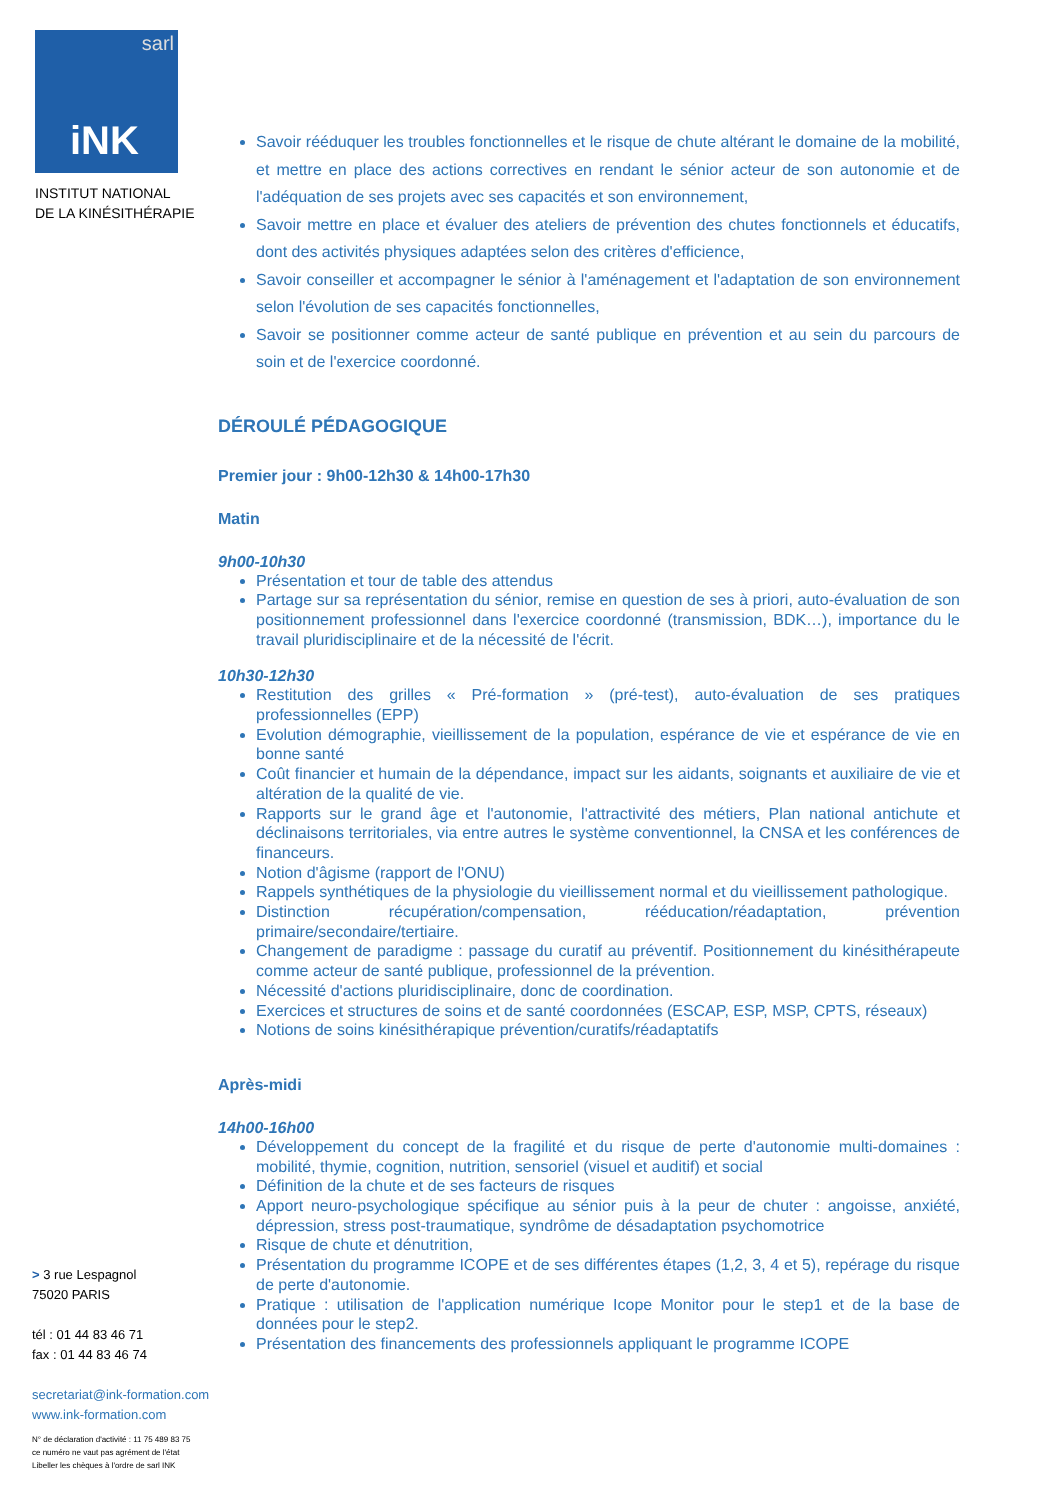sarl
iNK
INSTITUT NATIONAL
DE LA KINÉSITHÉRAPIE
> 3 rue Lespagnol
75020 PARIS
tél : 01 44 83 46 71
fax : 01 44 83 46 74
secretariat@ink-formation.com
www.ink-formation.com
N° de déclaration d'activité : 11 75 489 83 75
ce numéro ne vaut pas agrément de l'état
Libeller les chèques à l'ordre de sarl INK
Savoir rééduquer les troubles fonctionnelles et le risque de chute altérant le domaine de la mobilité, et mettre en place des actions correctives en rendant le sénior acteur de son autonomie et de l'adéquation de ses projets avec ses capacités et son environnement,
Savoir mettre en place et évaluer des ateliers de prévention des chutes fonctionnels et éducatifs, dont des activités physiques adaptées selon des critères d'efficience,
Savoir conseiller et accompagner le sénior à l'aménagement et l'adaptation de son environnement selon l'évolution de ses capacités fonctionnelles,
Savoir se positionner comme acteur de santé publique en prévention et au sein du parcours de soin et de l'exercice coordonné.
DÉROULÉ PÉDAGOGIQUE
Premier jour : 9h00-12h30 & 14h00-17h30
Matin
9h00-10h30
Présentation et tour de table des attendus
Partage sur sa représentation du sénior, remise en question de ses à priori, auto-évaluation de son positionnement professionnel dans l'exercice coordonné (transmission, BDK…), importance du le travail pluridisciplinaire et de la nécessité de l'écrit.
10h30-12h30
Restitution des grilles « Pré-formation » (pré-test), auto-évaluation de ses pratiques professionnelles (EPP)
Evolution démographie, vieillissement de la population, espérance de vie et espérance de vie en bonne santé
Coût financier et humain de la dépendance, impact sur les aidants, soignants et auxiliaire de vie et altération de la qualité de vie.
Rapports sur le grand âge et l'autonomie, l'attractivité des métiers, Plan national antichute et déclinaisons territoriales, via entre autres le système conventionnel, la CNSA et les conférences de financeurs.
Notion d'âgisme (rapport de l'ONU)
Rappels synthétiques de la physiologie du vieillissement normal et du vieillissement pathologique.
Distinction récupération/compensation, rééducation/réadaptation, prévention primaire/secondaire/tertiaire.
Changement de paradigme : passage du curatif au préventif. Positionnement du kinésithérapeute comme acteur de santé publique, professionnel de la prévention.
Nécessité d'actions pluridisciplinaire, donc de coordination.
Exercices et structures de soins et de santé coordonnées (ESCAP, ESP, MSP, CPTS, réseaux)
Notions de soins kinésithérapique prévention/curatifs/réadaptatifs
Après-midi
14h00-16h00
Développement du concept de la fragilité et du risque de perte d'autonomie multi-domaines : mobilité, thymie, cognition, nutrition, sensoriel (visuel et auditif) et social
Définition de la chute et de ses facteurs de risques
Apport neuro-psychologique spécifique au sénior puis à la peur de chuter : angoisse, anxiété, dépression, stress post-traumatique, syndrôme de désadaptation psychomotrice
Risque de chute et dénutrition,
Présentation du programme ICOPE et de ses différentes étapes (1,2, 3, 4 et 5), repérage du risque de perte d'autonomie.
Pratique : utilisation de l'application numérique Icope Monitor pour le step1 et de la base de données pour le step2.
Présentation des financements des professionnels appliquant le programme ICOPE